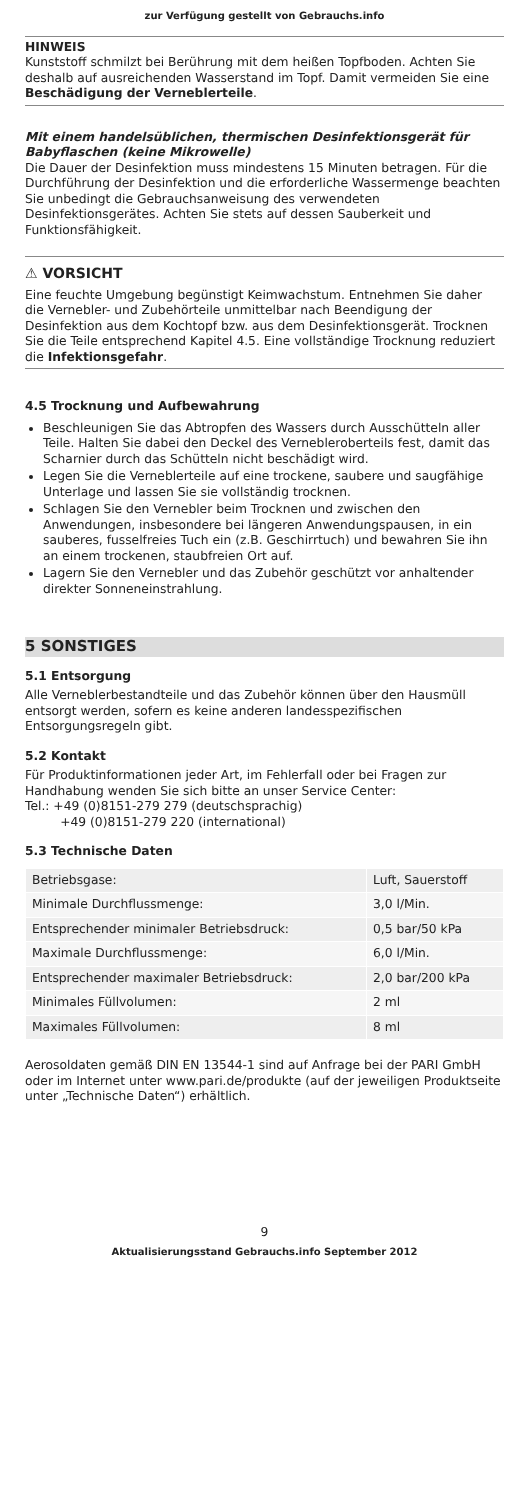zur Verfügung gestellt von Gebrauchs.info
HINWEIS
Kunststoff schmilzt bei Berührung mit dem heißen Topfboden. Achten Sie deshalb auf ausreichenden Wasserstand im Topf. Damit vermeiden Sie eine Beschädigung der Verneblerteile.
Mit einem handelsüblichen, thermischen Desinfektionsgerät für Babyflaschen (keine Mikrowelle)
Die Dauer der Desinfektion muss mindestens 15 Minuten betragen. Für die Durchführung der Desinfektion und die erforderliche Wasser­menge beachten Sie unbedingt die Gebrauchsanweisung des verwen­deten Desinfektionsgerätes. Achten Sie stets auf dessen Sauberkeit und Funktionsfähigkeit.
⚠ VORSICHT
Eine feuchte Umgebung begünstigt Keimwachstum. Entnehmen Sie daher die Vernebler- und Zubehörteile unmittelbar nach Beendigung der Desinfektion aus dem Kochtopf bzw. aus dem Desinfektionsge­rät. Trocknen Sie die Teile entsprechend Kapitel 4.5. Eine vollständige Trocknung reduziert die Infektionsgefahr.
4.5 Trocknung und Aufbewahrung
Beschleunigen Sie das Abtropfen des Wassers durch Ausschütteln aller Teile. Halten Sie dabei den Deckel des Vernebleroberteils fest, damit das Scharnier durch das Schütteln nicht beschädigt wird.
Legen Sie die Verneblerteile auf eine trockene, saubere und saug­fähige Unterlage und lassen Sie sie vollständig trocknen.
Schlagen Sie den Vernebler beim Trocknen und zwischen den Anwendungen, insbesondere bei längeren Anwendungspausen, in ein sauberes, fusselfreies Tuch ein (z.B. Geschirrtuch) und bewah­ren Sie ihn an einem trockenen, staubfreien Ort auf.
Lagern Sie den Vernebler und das Zubehör geschützt vor anhalten­der direkter Sonneneinstrahlung.
5 SONSTIGES
5.1 Entsorgung
Alle Verneblerbestandteile und das Zubehör können über den Haus­müll entsorgt werden, sofern es keine anderen landesspezifischen Entsorgungsregeln gibt.
5.2 Kontakt
Für Produktinformationen jeder Art, im Fehlerfall oder bei Fragen zur Handhabung wenden Sie sich bitte an unser Service Center:
Tel.: +49 (0)8151-279 279 (deutschsprachig)
+49 (0)8151-279 220 (international)
5.3 Technische Daten
| Betriebsgase: | Luft, Sauerstoff |
| Minimale Durchflussmenge: | 3,0 l/Min. |
| Entsprechender minimaler Betriebsdruck: | 0,5 bar/50 kPa |
| Maximale Durchflussmenge: | 6,0 l/Min. |
| Entsprechender maximaler Betriebsdruck: | 2,0 bar/200 kPa |
| Minimales Füllvolumen: | 2 ml |
| Maximales Füllvolumen: | 8 ml |
Aerosoldaten gemäß DIN EN 13544-1 sind auf Anfrage bei der PARI GmbH oder im Internet unter www.pari.de/produkte (auf der jeweiligen Produktseite unter „Technische Daten“) erhältlich.
9
Aktualisierungsstand Gebrauchs.info September 2012